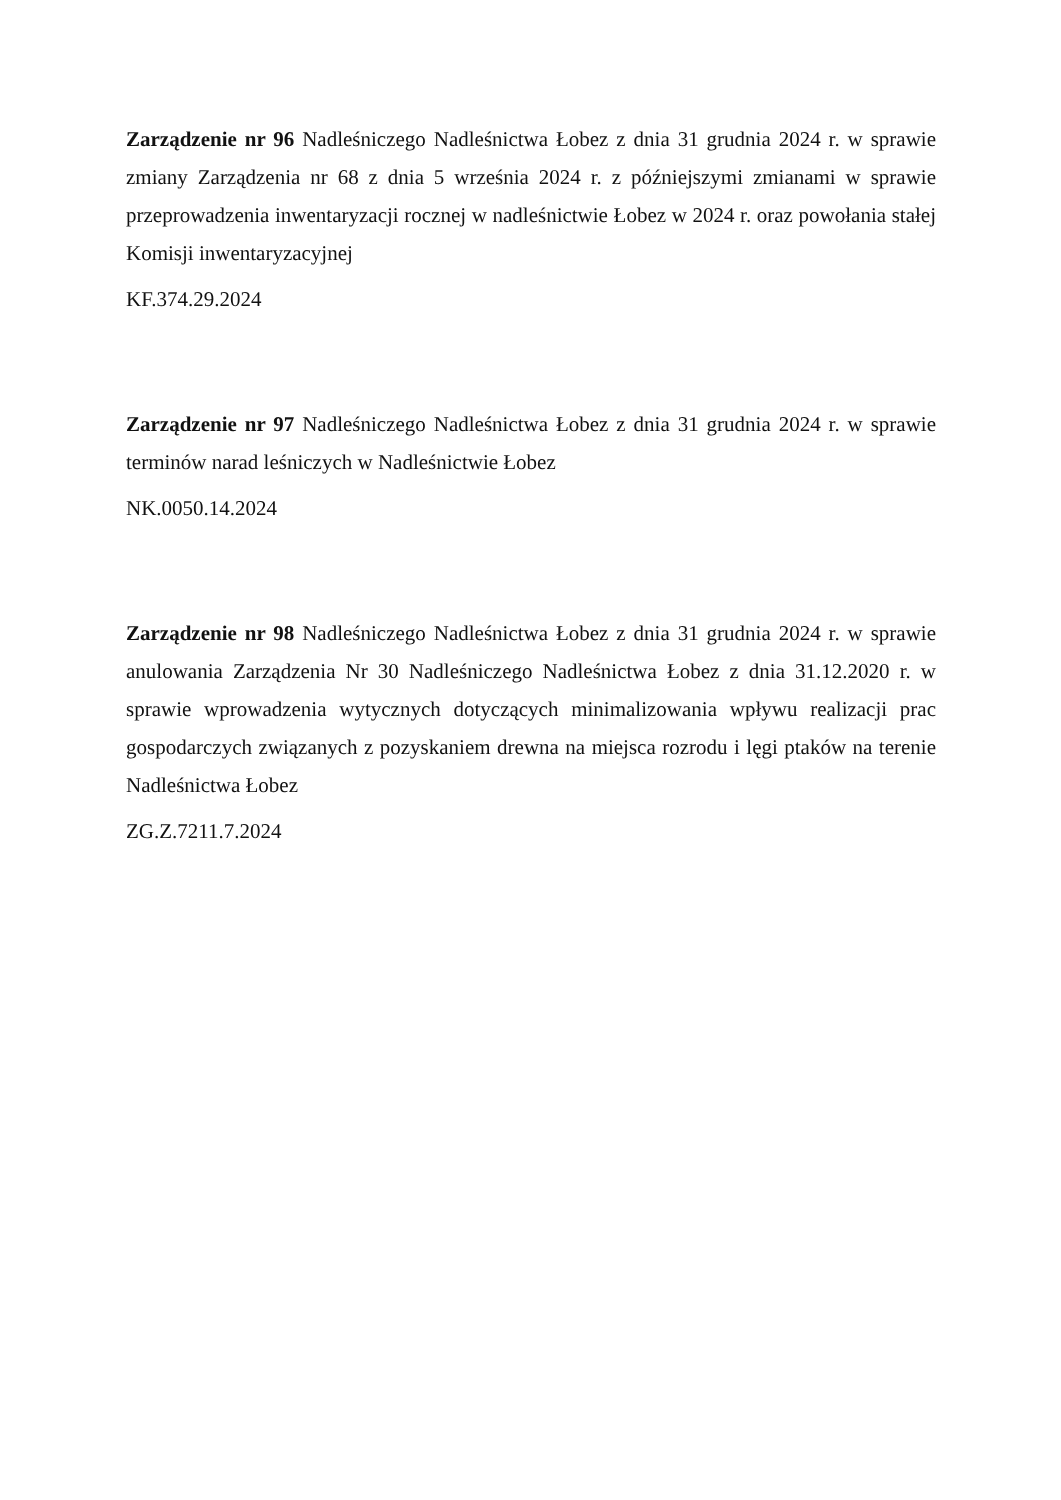Zarządzenie nr 96 Nadleśniczego Nadleśnictwa Łobez z dnia 31 grudnia 2024 r. w sprawie zmiany Zarządzenia nr 68 z dnia 5 września 2024 r. z późniejszymi zmianami w sprawie przeprowadzenia inwentaryzacji rocznej w nadleśnictwie Łobez w 2024 r. oraz powołania stałej Komisji inwentaryzacyjnej
KF.374.29.2024
Zarządzenie nr 97 Nadleśniczego Nadleśnictwa Łobez z dnia 31 grudnia 2024 r. w sprawie terminów narad leśniczych w Nadleśnictwie Łobez
NK.0050.14.2024
Zarządzenie nr 98 Nadleśniczego Nadleśnictwa Łobez z dnia 31 grudnia 2024 r. w sprawie anulowania Zarządzenia Nr 30 Nadleśniczego Nadleśnictwa Łobez z dnia 31.12.2020 r. w sprawie wprowadzenia wytycznych dotyczących minimalizowania wpływu realizacji prac gospodarczych związanych z pozyskaniem drewna na miejsca rozrodu i lęgi ptaków na terenie Nadleśnictwa Łobez
ZG.Z.7211.7.2024